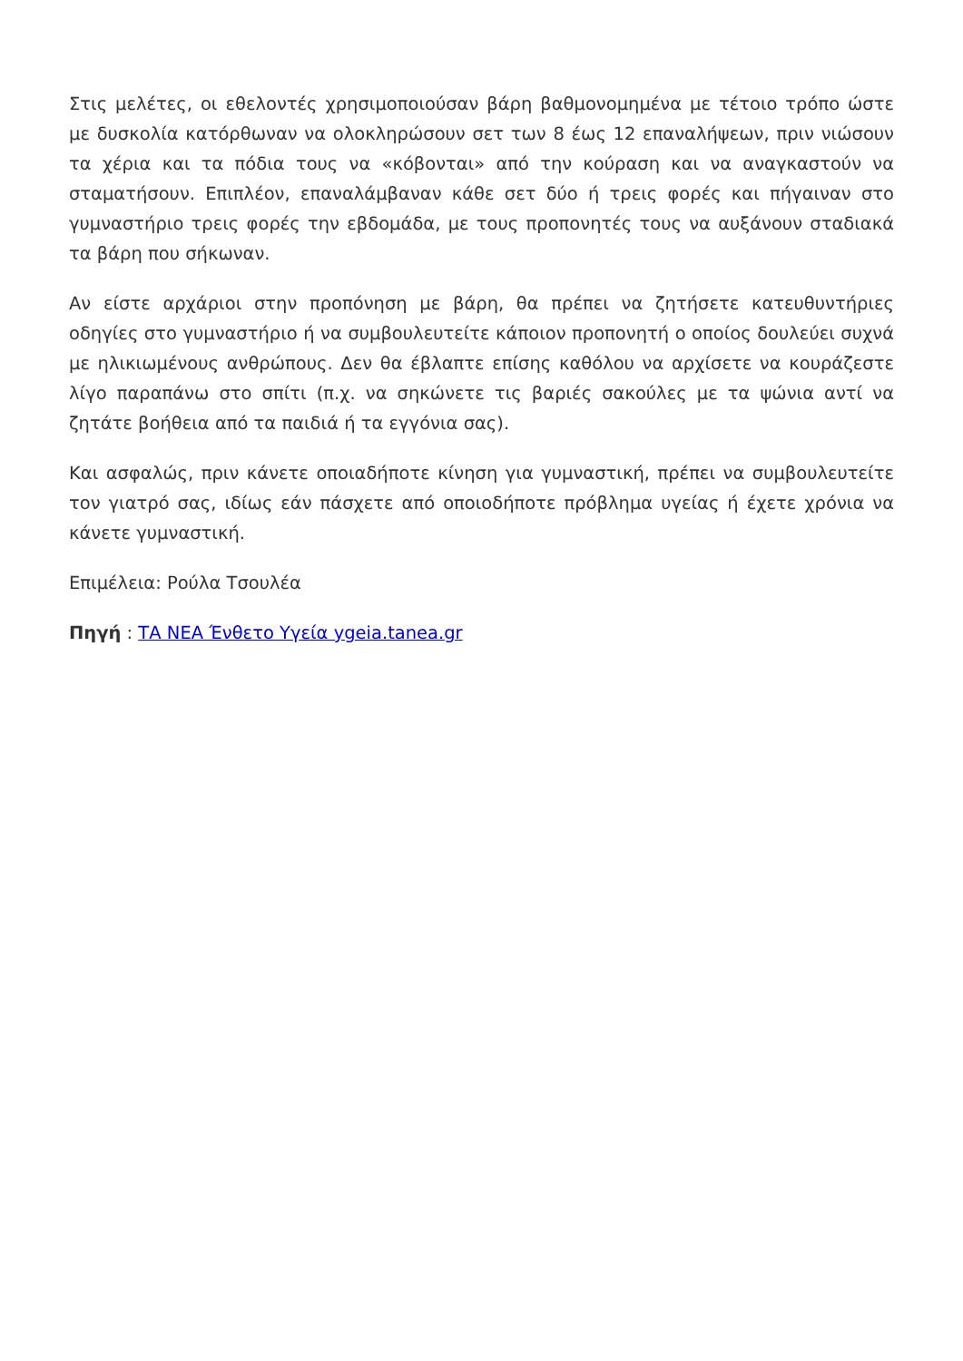Στις μελέτες, οι εθελοντές χρησιμοποιούσαν βάρη βαθμονομημένα με τέτοιο τρόπο ώστε με δυσκολία κατόρθωναν να ολοκληρώσουν σετ των 8 έως 12 επαναλήψεων, πριν νιώσουν τα χέρια και τα πόδια τους να «κόβονται» από την κούραση και να αναγκαστούν να σταματήσουν. Επιπλέον, επαναλάμβαναν κάθε σετ δύο ή τρεις φορές και πήγαιναν στο γυμναστήριο τρεις φορές την εβδομάδα, με τους προπονητές τους να αυξάνουν σταδιακά τα βάρη που σήκωναν.
Αν είστε αρχάριοι στην προπόνηση με βάρη, θα πρέπει να ζητήσετε κατευθυντήριες οδηγίες στο γυμναστήριο ή να συμβουλευτείτε κάποιον προπονητή ο οποίος δουλεύει συχνά με ηλικιωμένους ανθρώπους. Δεν θα έβλαπτε επίσης καθόλου να αρχίσετε να κουράζεστε λίγο παραπάνω στο σπίτι (π.χ. να σηκώνετε τις βαριές σακούλες με τα ψώνια αντί να ζητάτε βοήθεια από τα παιδιά ή τα εγγόνια σας).
Και ασφαλώς, πριν κάνετε οποιαδήποτε κίνηση για γυμναστική, πρέπει να συμβουλευτείτε τον γιατρό σας, ιδίως εάν πάσχετε από οποιοδήποτε πρόβλημα υγείας ή έχετε χρόνια να κάνετε γυμναστική.
Επιμέλεια: Ρούλα Τσουλέα
Πηγή : ΤΑ ΝΕΑ Ένθετο Υγεία ygeia.tanea.gr